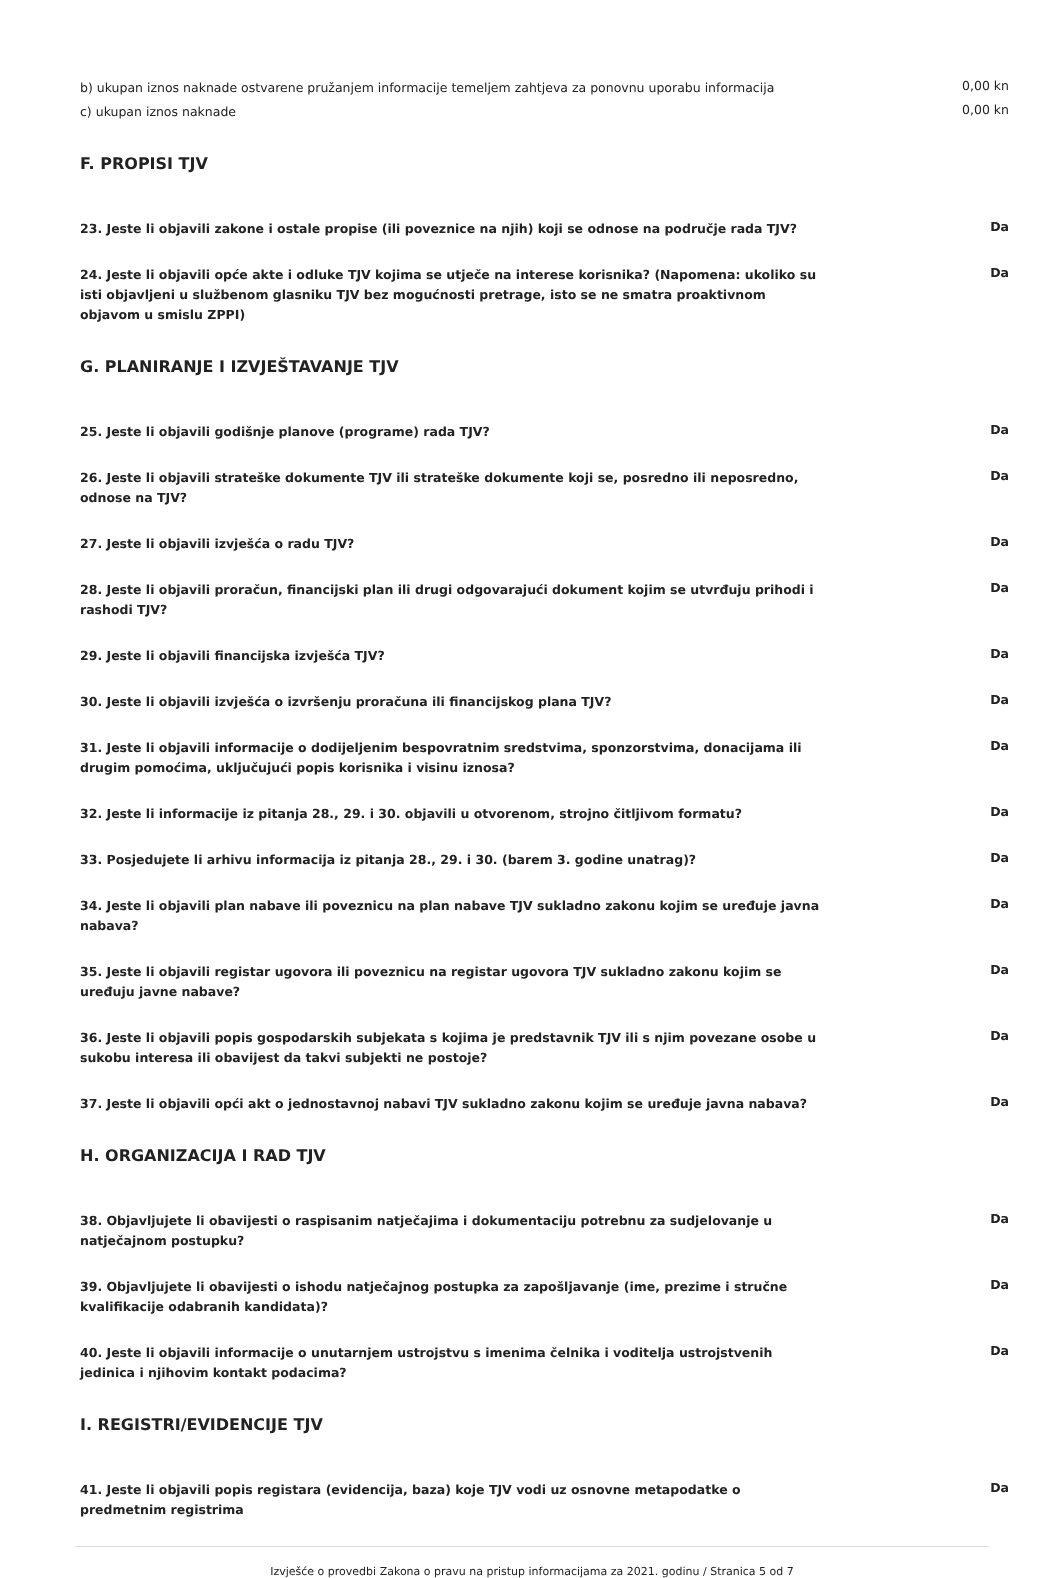b) ukupan iznos naknade ostvarene pružanjem informacije temeljem zahtjeva za ponovnu uporabu informacija
0,00 kn
c) ukupan iznos naknade
0,00 kn
F. PROPISI TJV
23. Jeste li objavili zakone i ostale propise (ili poveznice na njih) koji se odnose na područje rada TJV?
Da
24. Jeste li objavili opće akte i odluke TJV kojima se utječe na interese korisnika? (Napomena: ukoliko su isti objavljeni u službenom glasniku TJV bez mogućnosti pretrage, isto se ne smatra proaktivnom objavom u smislu ZPPI)
Da
G. PLANIRANJE I IZVJEŠTAVANJE TJV
25. Jeste li objavili godišnje planove (programe) rada TJV?
Da
26. Jeste li objavili strateške dokumente TJV ili strateške dokumente koji se, posredno ili neposredno, odnose na TJV?
Da
27. Jeste li objavili izvješća o radu TJV?
Da
28. Jeste li objavili proračun, financijski plan ili drugi odgovarajući dokument kojim se utvrđuju prihodi i rashodi TJV?
Da
29. Jeste li objavili financijska izvješća TJV?
Da
30. Jeste li objavili izvješća o izvršenju proračuna ili financijskog plana TJV?
Da
31. Jeste li objavili informacije o dodijeljenim bespovratnim sredstvima, sponzorstvima, donacijama ili drugim pomoćima, uključujući popis korisnika i visinu iznosa?
Da
32. Jeste li informacije iz pitanja 28., 29. i 30. objavili u otvorenom, strojno čitljivom formatu?
Da
33. Posjedujete li arhivu informacija iz pitanja 28., 29. i 30. (barem 3. godine unatrag)?
Da
34. Jeste li objavili plan nabave ili poveznicu na plan nabave TJV sukladno zakonu kojim se uređuje javna nabava?
Da
35. Jeste li objavili registar ugovora ili poveznicu na registar ugovora TJV sukladno zakonu kojim se uređuju javne nabave?
Da
36. Jeste li objavili popis gospodarskih subjekata s kojima je predstavnik TJV ili s njim povezane osobe u sukobu interesa ili obavijest da takvi subjekti ne postoje?
Da
37. Jeste li objavili opći akt o jednostavnoj nabavi TJV sukladno zakonu kojim se uređuje javna nabava?
Da
H. ORGANIZACIJA I RAD TJV
38. Objavljujete li obavijesti o raspisanim natječajima i dokumentaciju potrebnu za sudjelovanje u natječajnom postupku?
Da
39. Objavljujete li obavijesti o ishodu natječajnog postupka za zapošljavanje (ime, prezime i stručne kvalifikacije odabranih kandidata)?
Da
40. Jeste li objavili informacije o unutarnjem ustrojstvu s imenima čelnika i voditelja ustrojstvenih jedinica i njihovim kontakt podacima?
Da
I. REGISTRI/EVIDENCIJE TJV
41. Jeste li objavili popis registara (evidencija, baza) koje TJV vodi uz osnovne metapodatke o predmetnim registrima
Da
Izvješće o provedbi Zakona o pravu na pristup informacijama za 2021. godinu / Stranica 5 od 7